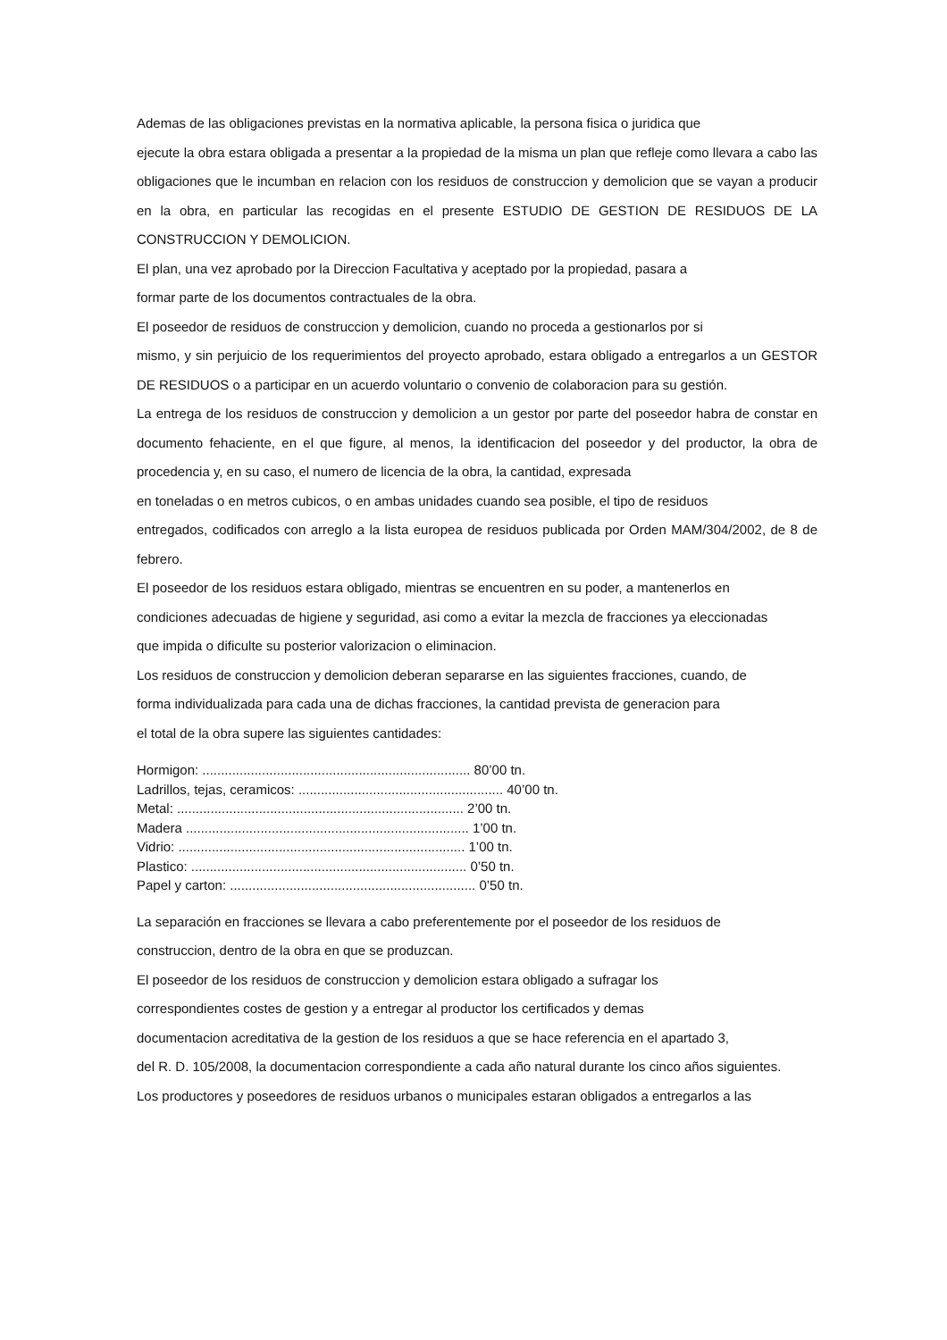Ademas de las obligaciones previstas en la normativa aplicable, la persona fisica o juridica que
ejecute la obra estara obligada a presentar a la propiedad de la misma un plan que refleje como llevara a cabo las obligaciones que le incumban en relacion con los residuos de construccion y demolicion que se vayan a producir en la obra, en particular las recogidas en el presente ESTUDIO DE GESTION DE RESIDUOS DE LA CONSTRUCCION Y DEMOLICION.
El plan, una vez aprobado por la Direccion Facultativa y aceptado por la propiedad, pasara a
formar parte de los documentos contractuales de la obra.
El poseedor de residuos de construccion y demolicion, cuando no proceda a gestionarlos por si
mismo, y sin perjuicio de los requerimientos del proyecto aprobado, estara obligado a entregarlos a un GESTOR DE RESIDUOS o a participar en un acuerdo voluntario o convenio de colaboracion para su gestión.
La entrega de los residuos de construccion y demolicion a un gestor por parte del poseedor habra de constar en documento fehaciente, en el que figure, al menos, la identificacion del poseedor y del productor, la obra de procedencia y, en su caso, el numero de licencia de la obra, la cantidad, expresada
en toneladas o en metros cubicos, o en ambas unidades cuando sea posible, el tipo de residuos
entregados, codificados con arreglo a la lista europea de residuos publicada por Orden MAM/304/2002, de 8 de febrero.
El poseedor de los residuos estara obligado, mientras se encuentren en su poder, a mantenerlos en
condiciones adecuadas de higiene y seguridad, asi como a evitar la mezcla de fracciones ya eleccionadas
que impida o dificulte su posterior valorizacion o eliminacion.
Los residuos de construccion y demolicion deberan separarse en las siguientes fracciones, cuando, de
forma individualizada para cada una de dichas fracciones, la cantidad prevista de generacion para
el total de la obra supere las siguientes cantidades:
Hormigon: ........................................................................ 80’00 tn.
Ladrillos, tejas, ceramicos: ....................................................... 40’00 tn.
Metal: ............................................................................. 2’00 tn.
Madera ............................................................................ 1’00 tn.
Vidrio: ............................................................................. 1’00 tn.
Plastico: .......................................................................... 0’50 tn.
Papel y carton: .................................................................. 0’50 tn.
La separación en fracciones se llevara a cabo preferentemente por el poseedor de los residuos de
construccion, dentro de la obra en que se produzcan.
El poseedor de los residuos de construccion y demolicion estara obligado a sufragar los
correspondientes costes de gestion y a entregar al productor los certificados y demas
documentacion acreditativa de la gestion de los residuos a que se hace referencia en el apartado 3,
del R. D. 105/2008, la documentacion correspondiente a cada año natural durante los cinco años siguientes.
Los productores y poseedores de residuos urbanos o municipales estaran obligados a entregarlos a las